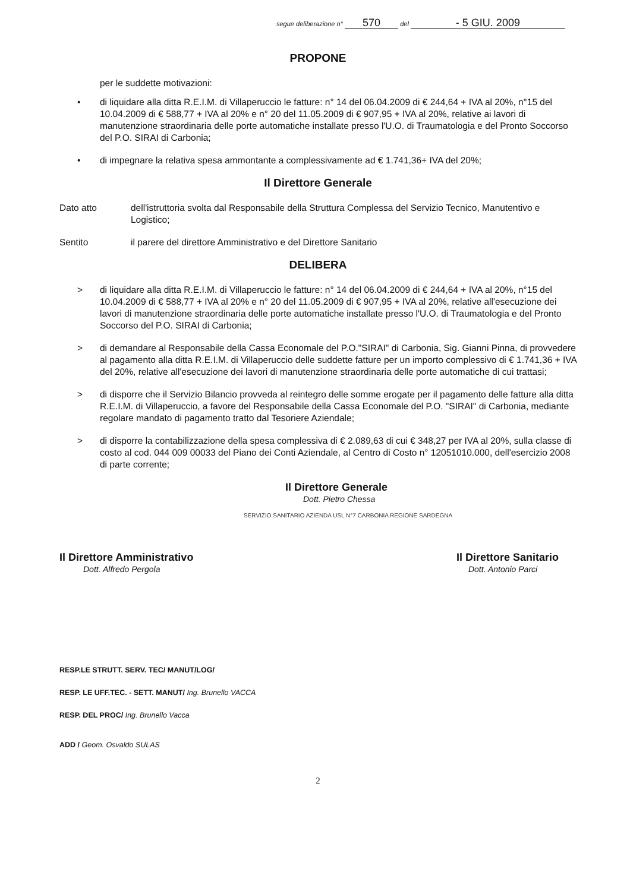segue deliberazione n° 570 del - 5 GIU. 2009
PROPONE
per le suddette motivazioni:
• di liquidare alla ditta R.E.I.M. di Villaperuccio le fatture: n° 14 del 06.04.2009 di € 244,64 + IVA al 20%, n°15 del 10.04.2009 di € 588,77 + IVA al 20% e n° 20 del 11.05.2009 di € 907,95 + IVA al 20%, relative ai lavori di manutenzione straordinaria delle porte automatiche installate presso l'U.O. di Traumatologia e del Pronto Soccorso del P.O. SIRAI di Carbonia;
• di impegnare la relativa spesa ammontante a complessivamente ad € 1.741,36+ IVA del 20%;
Il Direttore Generale
Dato atto dell'istruttoria svolta dal Responsabile della Struttura Complessa del Servizio Tecnico, Manutentivo e Logistico;
Sentito il parere del direttore Amministrativo e del Direttore Sanitario
DELIBERA
> di liquidare alla ditta R.E.I.M. di Villaperuccio le fatture: n° 14 del 06.04.2009 di € 244,64 + IVA al 20%, n°15 del 10.04.2009 di € 588,77 + IVA al 20% e n° 20 del 11.05.2009 di € 907,95 + IVA al 20%, relative all'esecuzione dei lavori di manutenzione straordinaria delle porte automatiche installate presso l'U.O. di Traumatologia e del Pronto Soccorso del P.O. SIRAI di Carbonia;
> di demandare al Responsabile della Cassa Economale del P.O."SIRAI" di Carbonia, Sig. Gianni Pinna, di provvedere al pagamento alla ditta R.E.I.M. di Villaperuccio delle suddette fatture per un importo complessivo di € 1.741,36 + IVA del 20%, relative all'esecuzione dei lavori di manutenzione straordinaria delle porte automatiche di cui trattasi;
> di disporre che il Servizio Bilancio provveda al reintegro delle somme erogate per il pagamento delle fatture alla ditta R.E.I.M. di Villaperuccio, a favore del Responsabile della Cassa Economale del P.O. "SIRAI" di Carbonia, mediante regolare mandato di pagamento tratto dal Tesoriere Aziendale;
> di disporre la contabilizzazione della spesa complessiva di € 2.089,63 di cui € 348,27 per IVA al 20%, sulla classe di costo al cod. 044 009 00033 del Piano dei Conti Aziendale, al Centro di Costo n° 12051010.000, dell'esercizio 2008 di parte corrente;
Il Direttore Generale
Dott. Pietro Chessa
SERVIZIO SANITARIO AZIENDA USL N°7 CARBONIA REGIONE SARDEGNA
Il Direttore Amministrativo
Dott. Alfredo Pergola
Il Direttore Sanitario
Dott. Antonio Parci
RESP.LE STRUTT. SERV. TEC/ MANUT/LOG/
RESP. LE UFF.TEC. - SETT. MANUT/ Ing. Brunello VACCA
RESP. DEL PROC/ Ing. Brunello Vacca
ADD / Geom. Osvaldo SULAS
2